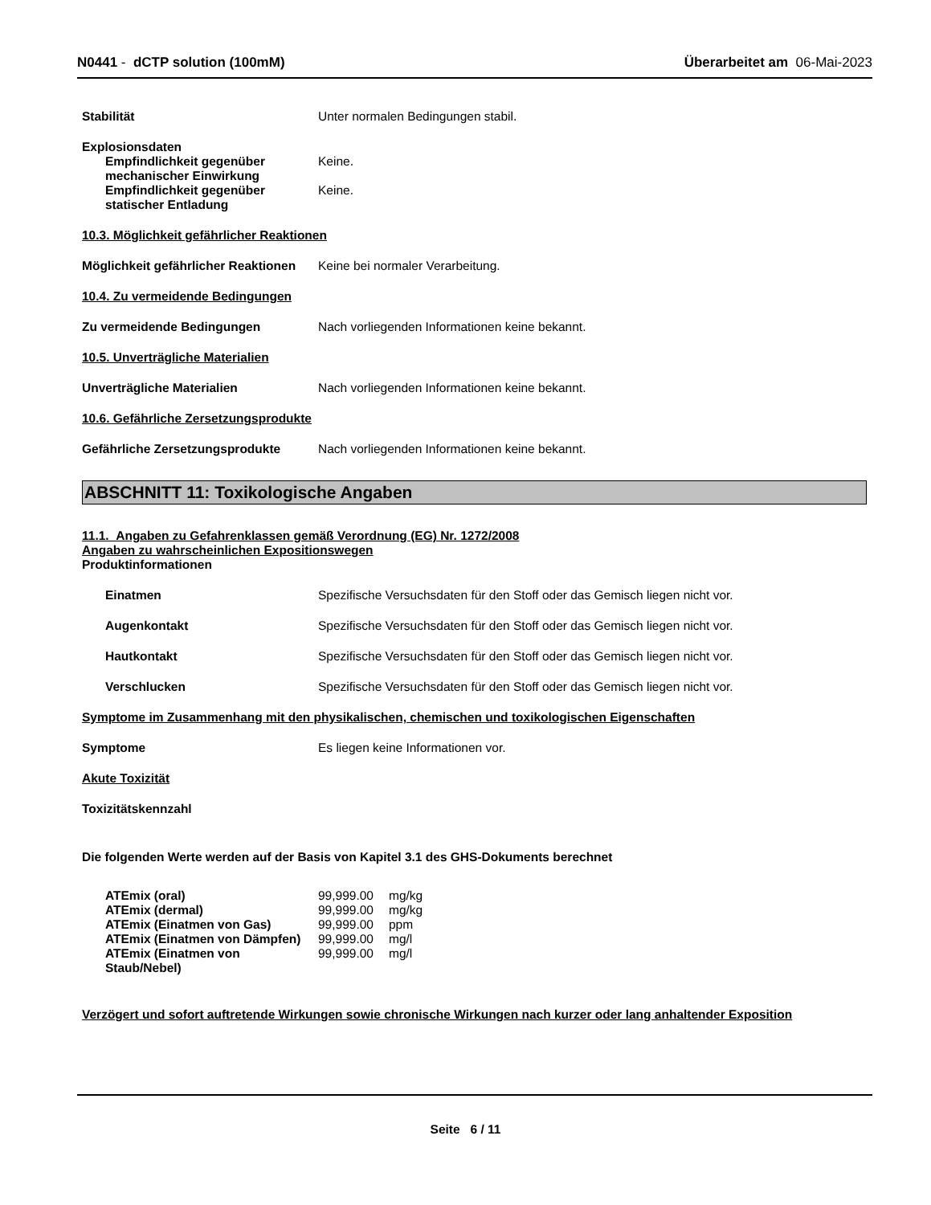N0441 - dCTP solution (100mM) Überarbeitet am 06-Mai-2023
Stabilität Unter normalen Bedingungen stabil.
Explosionsdaten
Empfindlichkeit gegenüber mechanischer Einwirkung
Keine.
Empfindlichkeit gegenüber statischer Entladung
Keine.
10.3. Möglichkeit gefährlicher Reaktionen
Möglichkeit gefährlicher Reaktionen
Keine bei normaler Verarbeitung.
10.4. Zu vermeidende Bedingungen
Zu vermeidende Bedingungen Nach vorliegenden Informationen keine bekannt.
10.5. Unverträgliche Materialien
Unverträgliche Materialien Nach vorliegenden Informationen keine bekannt.
10.6. Gefährliche Zersetzungsprodukte
Gefährliche Zersetzungsprodukte Nach vorliegenden Informationen keine bekannt.
ABSCHNITT 11: Toxikologische Angaben
11.1. Angaben zu Gefahrenklassen gemäß Verordnung (EG) Nr. 1272/2008
Angaben zu wahrscheinlichen Expositionswegen
Produktinformationen
Einatmen Spezifische Versuchsdaten für den Stoff oder das Gemisch liegen nicht vor.
Augenkontakt Spezifische Versuchsdaten für den Stoff oder das Gemisch liegen nicht vor.
Hautkontakt Spezifische Versuchsdaten für den Stoff oder das Gemisch liegen nicht vor.
Verschlucken Spezifische Versuchsdaten für den Stoff oder das Gemisch liegen nicht vor.
Symptome im Zusammenhang mit den physikalischen, chemischen und toxikologischen Eigenschaften
Symptome Es liegen keine Informationen vor.
Akute Toxizität
Toxizitätskennzahl
Die folgenden Werte werden auf der Basis von Kapitel 3.1 des GHS-Dokuments berechnet
| ATEmix (oral) | 99,999.00 | mg/kg |
| ATEmix (dermal) | 99,999.00 | mg/kg |
| ATEmix (Einatmen von Gas) | 99,999.00 | ppm |
| ATEmix (Einatmen von Dämpfen) | 99,999.00 | mg/l |
| ATEmix (Einatmen von Staub/Nebel) | 99,999.00 | mg/l |
Verzögert und sofort auftretende Wirkungen sowie chronische Wirkungen nach kurzer oder lang anhaltender Exposition
Seite 6 / 11